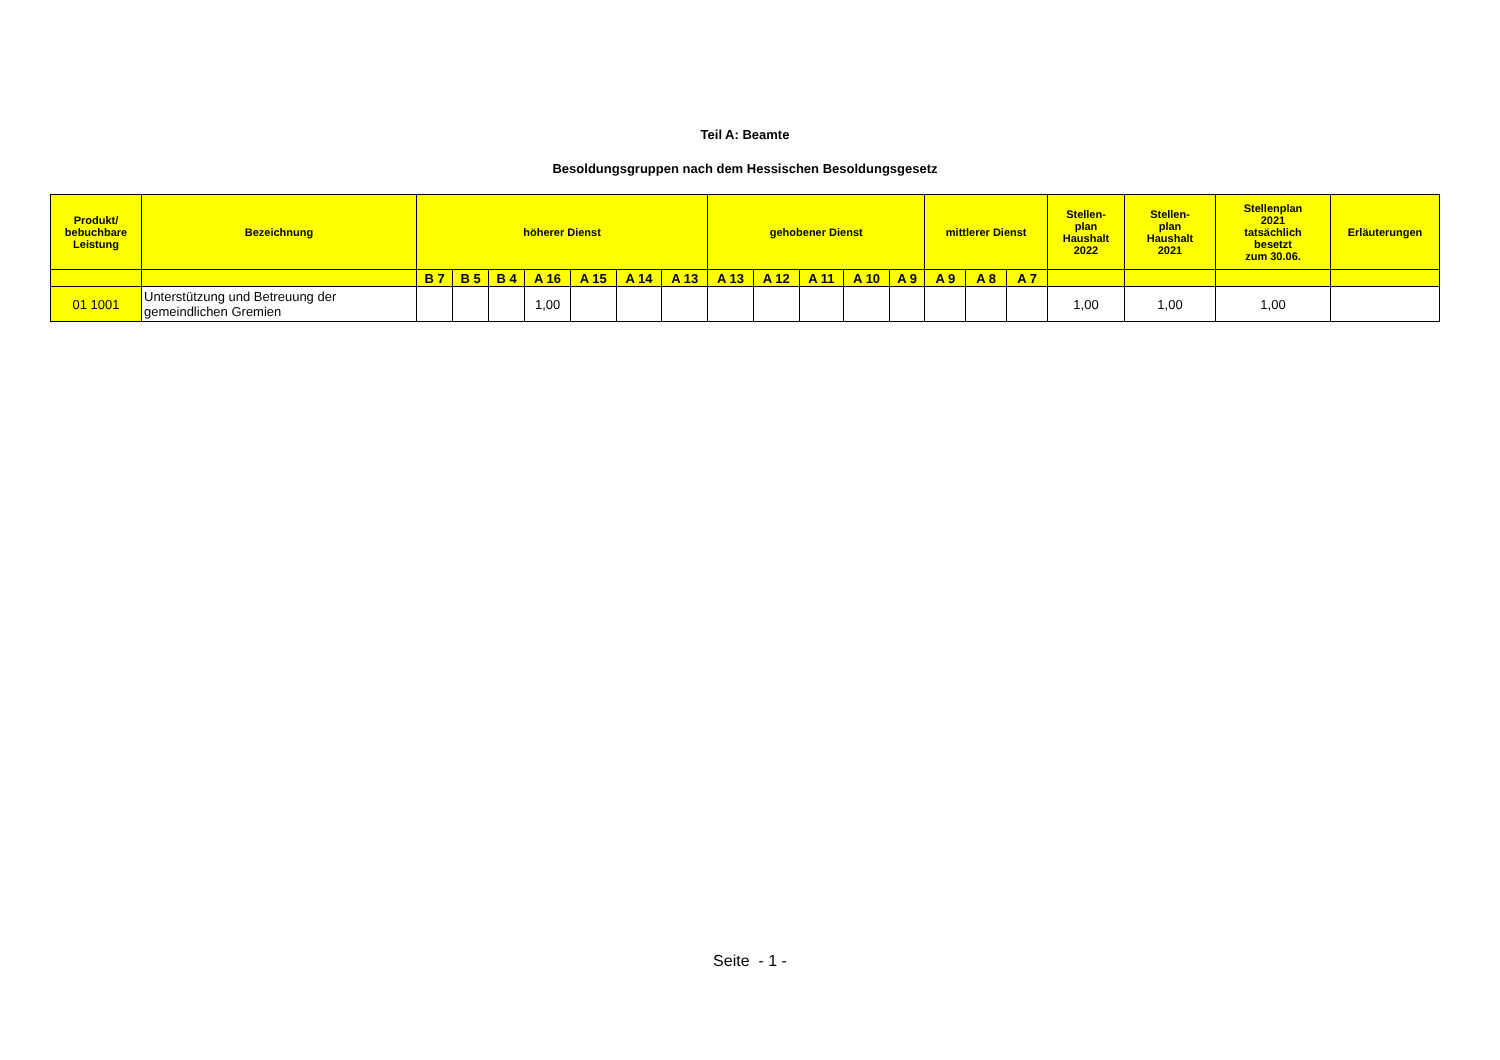Teil A: Beamte
Besoldungsgruppen nach dem Hessischen Besoldungsgesetz
| Produkt/ bebuchbare Leistung | Bezeichnung | höherer Dienst | | | | | | | gehobener Dienst | | | | | mittlerer Dienst | | | Stellen- plan Haushalt 2022 | Stellen- plan Haushalt 2021 | Stellenplan 2021 tatsächlich besetzt zum 30.06. | Erläuterungen |
| --- | --- | --- | --- | --- | --- | --- | --- | --- | --- | --- | --- | --- | --- | --- | --- | --- | --- | --- | --- | --- |
| | | B 7 | B 5 | B 4 | A 16 | A 15 | A 14 | A 13 | A 13 | A 12 | A 11 | A 10 | A 9 | A 9 | A 8 | A 7 | | | | |
| 01 1001 | Unterstützung und Betreuung der gemeindlichen Gremien | | | | 1,00 | | | | | | | | | | | | 1,00 | 1,00 | 1,00 | |
Seite - 1 -